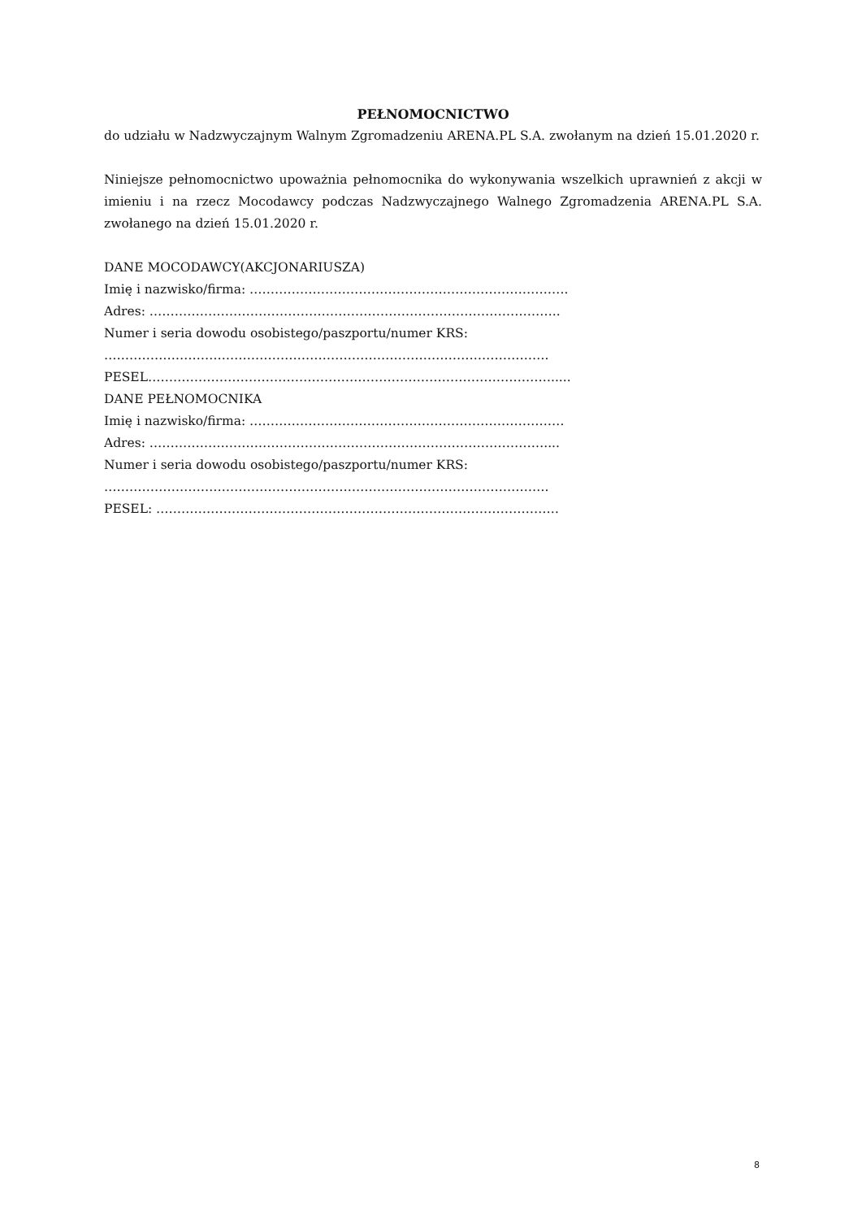PEŁNOMOCNICTWO
do udziału w Nadzwyczajnym Walnym Zgromadzeniu ARENA.PL S.A. zwołanym na dzień 15.01.2020 r.
Niniejsze pełnomocnictwo upoważnia pełnomocnika do wykonywania wszelkich uprawnień z akcji w imieniu i na rzecz Mocodawcy podczas Nadzwyczajnego Walnego Zgromadzenia ARENA.PL S.A. zwołanego na dzień 15.01.2020 r.
DANE MOCODAWCY(AKCJONARIUSZA)
Imię i nazwisko/firma: ………………………………………………………………….
Adres: ……………………………………………………………………………………..
Numer i seria dowodu osobistego/paszportu/numer KRS:
…………………………………………………………………………………………….
PESEL…………………………………………………………………………………….....
DANE PEŁNOMOCNIKA
Imię i nazwisko/firma: …………………………………………………………………
Adres: ……………….…………………………………………………………………....
Numer i seria dowodu osobistego/paszportu/numer KRS:
…………………………………………………………………………………………….
PESEL: ……………………………………………………………………………………
8